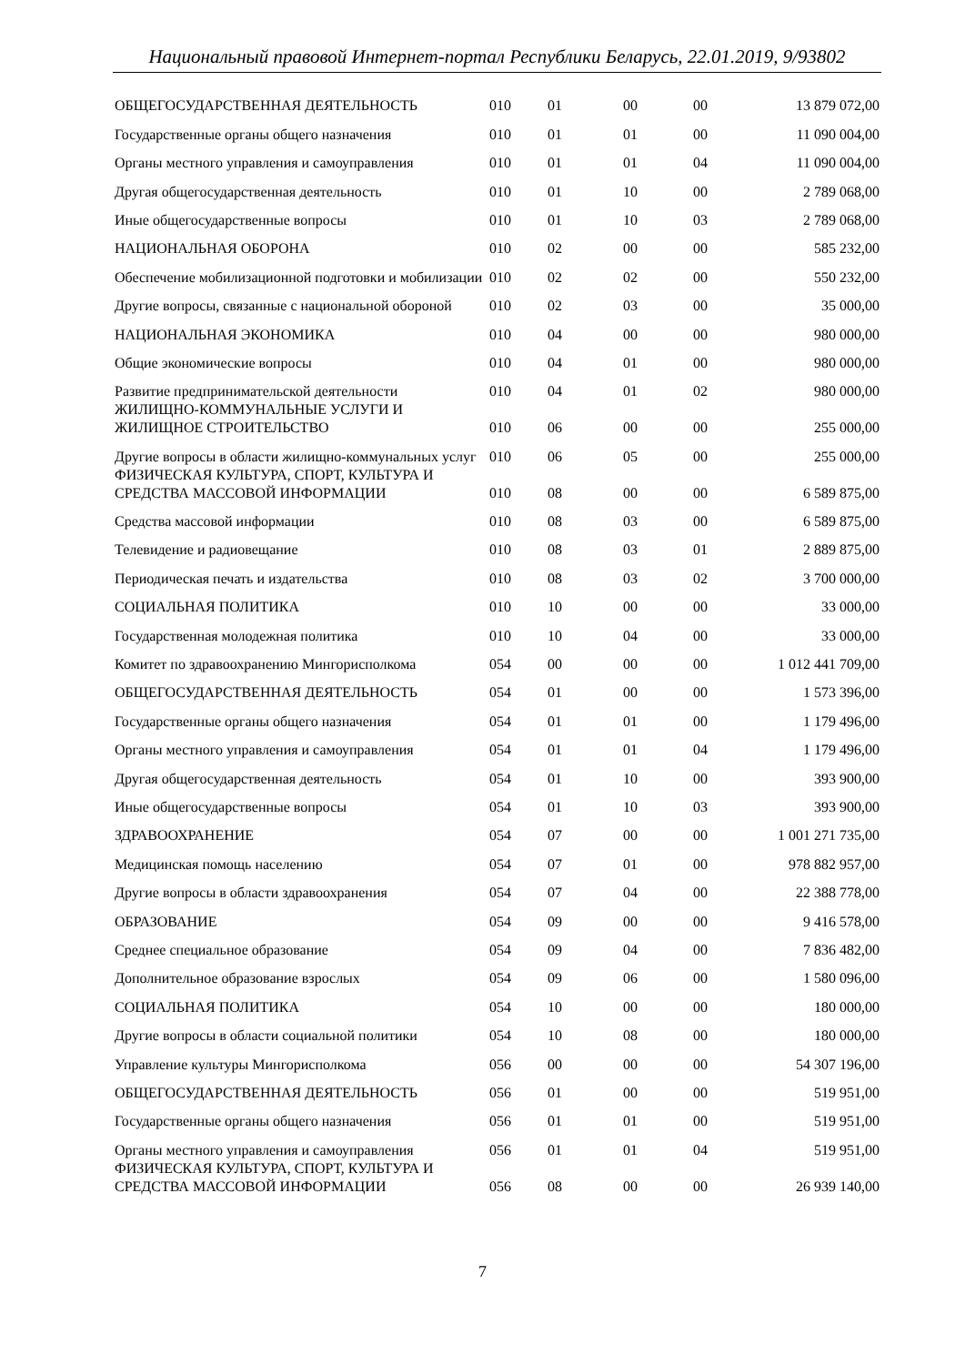Национальный правовой Интернет-портал Республики Беларусь, 22.01.2019, 9/93802
| ОБЩЕГОСУДАРСТВЕННАЯ ДЕЯТЕЛЬНОСТЬ | 010 | 01 | 00 | 00 | 13 879 072,00 |
| Государственные органы общего назначения | 010 | 01 | 01 | 00 | 11 090 004,00 |
| Органы местного управления и самоуправления | 010 | 01 | 01 | 04 | 11 090 004,00 |
| Другая общегосударственная деятельность | 010 | 01 | 10 | 00 | 2 789 068,00 |
| Иные общегосударственные вопросы | 010 | 01 | 10 | 03 | 2 789 068,00 |
| НАЦИОНАЛЬНАЯ ОБОРОНА | 010 | 02 | 00 | 00 | 585 232,00 |
| Обеспечение мобилизационной подготовки и мобилизации | 010 | 02 | 02 | 00 | 550 232,00 |
| Другие вопросы, связанные с национальной обороной | 010 | 02 | 03 | 00 | 35 000,00 |
| НАЦИОНАЛЬНАЯ ЭКОНОМИКА | 010 | 04 | 00 | 00 | 980 000,00 |
| Общие экономические вопросы | 010 | 04 | 01 | 00 | 980 000,00 |
| Развитие предпринимательской деятельности | 010 | 04 | 01 | 02 | 980 000,00 |
| ЖИЛИЩНО-КОММУНАЛЬНЫЕ УСЛУГИ И ЖИЛИЩНОЕ СТРОИТЕЛЬСТВО | 010 | 06 | 00 | 00 | 255 000,00 |
| Другие вопросы в области жилищно-коммунальных услуг | 010 | 06 | 05 | 00 | 255 000,00 |
| ФИЗИЧЕСКАЯ КУЛЬТУРА, СПОРТ, КУЛЬТУРА И СРЕДСТВА МАССОВОЙ ИНФОРМАЦИИ | 010 | 08 | 00 | 00 | 6 589 875,00 |
| Средства массовой информации | 010 | 08 | 03 | 00 | 6 589 875,00 |
| Телевидение и радиовещание | 010 | 08 | 03 | 01 | 2 889 875,00 |
| Периодическая печать и издательства | 010 | 08 | 03 | 02 | 3 700 000,00 |
| СОЦИАЛЬНАЯ ПОЛИТИКА | 010 | 10 | 00 | 00 | 33 000,00 |
| Государственная молодежная политика | 010 | 10 | 04 | 00 | 33 000,00 |
| Комитет по здравоохранению Мингорисполкома | 054 | 00 | 00 | 00 | 1 012 441 709,00 |
| ОБЩЕГОСУДАРСТВЕННАЯ ДЕЯТЕЛЬНОСТЬ | 054 | 01 | 00 | 00 | 1 573 396,00 |
| Государственные органы общего назначения | 054 | 01 | 01 | 00 | 1 179 496,00 |
| Органы местного управления и самоуправления | 054 | 01 | 01 | 04 | 1 179 496,00 |
| Другая общегосударственная деятельность | 054 | 01 | 10 | 00 | 393 900,00 |
| Иные общегосударственные вопросы | 054 | 01 | 10 | 03 | 393 900,00 |
| ЗДРАВООХРАНЕНИЕ | 054 | 07 | 00 | 00 | 1 001 271 735,00 |
| Медицинская помощь населению | 054 | 07 | 01 | 00 | 978 882 957,00 |
| Другие вопросы в области здравоохранения | 054 | 07 | 04 | 00 | 22 388 778,00 |
| ОБРАЗОВАНИЕ | 054 | 09 | 00 | 00 | 9 416 578,00 |
| Среднее специальное образование | 054 | 09 | 04 | 00 | 7 836 482,00 |
| Дополнительное образование взрослых | 054 | 09 | 06 | 00 | 1 580 096,00 |
| СОЦИАЛЬНАЯ ПОЛИТИКА | 054 | 10 | 00 | 00 | 180 000,00 |
| Другие вопросы в области социальной политики | 054 | 10 | 08 | 00 | 180 000,00 |
| Управление культуры Мингорисполкома | 056 | 00 | 00 | 00 | 54 307 196,00 |
| ОБЩЕГОСУДАРСТВЕННАЯ ДЕЯТЕЛЬНОСТЬ | 056 | 01 | 00 | 00 | 519 951,00 |
| Государственные органы общего назначения | 056 | 01 | 01 | 00 | 519 951,00 |
| Органы местного управления и самоуправления | 056 | 01 | 01 | 04 | 519 951,00 |
| ФИЗИЧЕСКАЯ КУЛЬТУРА, СПОРТ, КУЛЬТУРА И СРЕДСТВА МАССОВОЙ ИНФОРМАЦИИ | 056 | 08 | 00 | 00 | 26 939 140,00 |
7